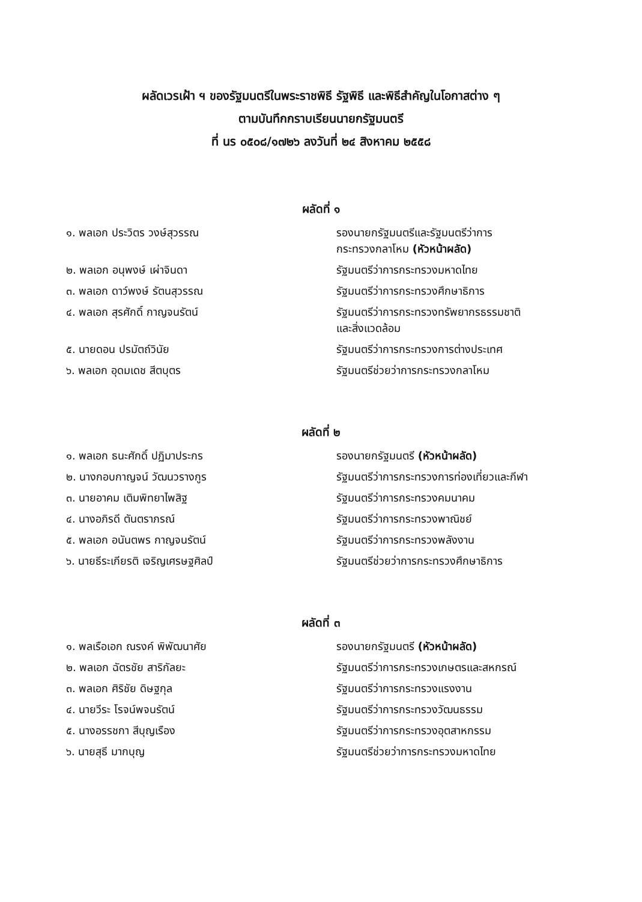ผลัดเวรเฝ้า ฯ ของรัฐมนตรีในพระราชพิธี รัฐพิธี และพิธีสำคัญในโอกาสต่าง ๆ
ตามบันทึกกราบเรียนนายกรัฐมนตรี
ที่ นร ๐๕๐๘/๑๗๒๖ ลงวันที่ ๒๔ สิงหาคม ๒๕๕๘
ผลัดที่ ๑
| ๑. พลเอก ประวิตร วงษ์สุวรรณ | รองนายกรัฐมนตรีและรัฐมนตรีว่าการ กระทรวงกลาโหม (หัวหน้าผลัด) |
| ๒. พลเอก อนุพงษ์ เผ่าจินดา | รัฐมนตรีว่าการกระทรวงมหาดไทย |
| ๓. พลเอก ดาว์พงษ์ รัตนสุวรรณ | รัฐมนตรีว่าการกระทรวงศึกษาธิการ |
| ๔. พลเอก สุรศักดิ์ กาญจนรัตน์ | รัฐมนตรีว่าการกระทรวงทรัพยากรธรรมชาติ และสิ่งแวดล้อม |
| ๕. นายดอน ปรมัตถ์วินัย | รัฐมนตรีว่าการกระทรวงการต่างประเทศ |
| ๖. พลเอก อุดมเดช สีตบุตร | รัฐมนตรีช่วยว่าการกระทรวงกลาโหม |
ผลัดที่ ๒
| ๑. พลเอก ธนะศักดิ์ ปฏิมาประกร | รองนายกรัฐมนตรี (หัวหน้าผลัด) |
| ๒. นางกอบกาญจน์ วัฒนวรางกูร | รัฐมนตรีว่าการกระทรวงการท่องเที่ยวและกีฬา |
| ๓. นายอาคม เติมพิทยาไพสิฐ | รัฐมนตรีว่าการกระทรวงคมนาคม |
| ๔. นางอภิรดี ตันตราภรณ์ | รัฐมนตรีว่าการกระทรวงพาณิชย์ |
| ๕. พลเอก อนันตพร กาญจนรัตน์ | รัฐมนตรีว่าการกระทรวงพลังงาน |
| ๖. นายธีระเกียรติ เจริญเศรษฐศิลป์ | รัฐมนตรีช่วยว่าการกระทรวงศึกษาธิการ |
ผลัดที่ ๓
| ๑. พลเรือเอก ณรงค์ พิพัฒนาศัย | รองนายกรัฐมนตรี (หัวหน้าผลัด) |
| ๒. พลเอก ฉัตรชัย สาริกัลยะ | รัฐมนตรีว่าการกระทรวงเกษตรและสหกรณ์ |
| ๓. พลเอก ศิริชัย ดิษฐกุล | รัฐมนตรีว่าการกระทรวงแรงงาน |
| ๔. นายวีระ โรจน์พจนรัตน์ | รัฐมนตรีว่าการกระทรวงวัฒนธรรม |
| ๕. นางอรรชกา สีบุญเรือง | รัฐมนตรีว่าการกระทรวงอุตสาหกรรม |
| ๖. นายสุธี มากบุญ | รัฐมนตรีช่วยว่าการกระทรวงมหาดไทย |